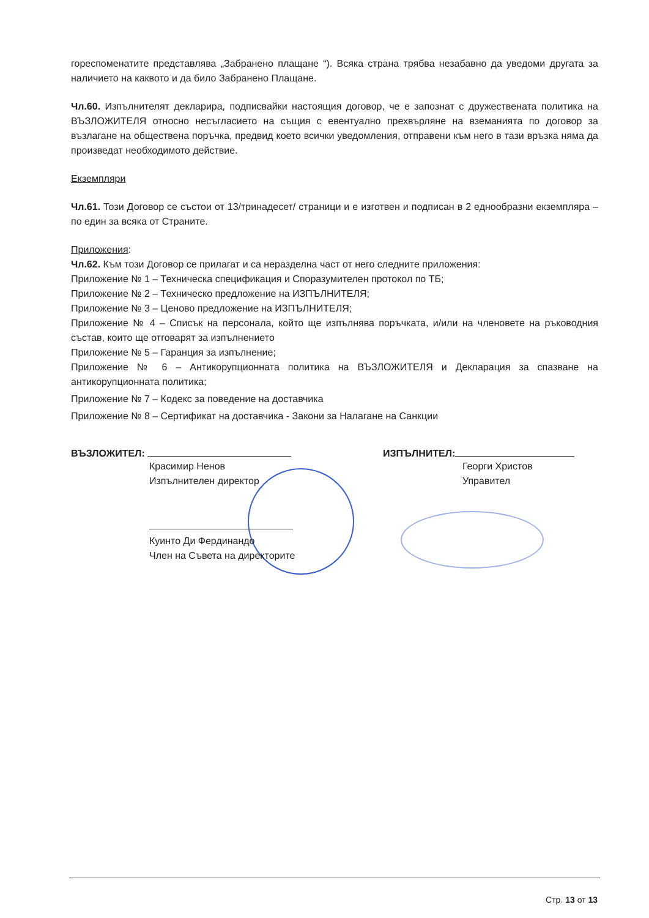гореспоменатите представлява „Забранено плащане “). Всяка страна трябва незабавно да уведоми другата за наличието на каквото и да било Забранено Плащане.
Чл.60. Изпълнителят декларира, подписвайки настоящия договор, че е запознат с дружествената политика на ВЪЗЛОЖИТЕЛЯ относно несъгласието на същия с евентуално прехвърляне на вземанията по договор за възлагане на обществена поръчка, предвид което всички уведомления, отправени към него в тази връзка няма да произведат необходимото действие.
Екземпляри
Чл.61. Този Договор се състои от 13/тринадесет/ страници и е изготвен и подписан в 2 еднообразни екземпляра – по един за всяка от Страните.
Приложения:
Чл.62. Към този Договор се прилагат и са неразделна част от него следните приложения:
Приложение № 1 – Техническа спецификация и Споразумителен протокол по ТБ;
Приложение № 2 – Техническо предложение на ИЗПЪЛНИТЕЛЯ;
Приложение № 3 – Ценово предложение на ИЗПЪЛНИТЕЛЯ;
Приложение № 4 – Списък на персонала, който ще изпълнява поръчката, и/или на членовете на ръководния състав, които ще отговарят за изпълнението
Приложение № 5 – Гаранция за изпълнение;
Приложение № 6 – Антикорупционната политика на ВЪЗЛОЖИТЕЛЯ и Декларация за спазване на антикорупционната политика;
Приложение № 7 – Кодекс за поведение на доставчика
Приложение № 8 – Сертификат на доставчика - Закони за Налагане на Санкции
ВЪЗЛОЖИТЕЛ:
Красимир Ненов
Изпълнителен директор
Куинто Ди Фердинандо
Член на Съвета на директорите
ИЗПЪЛНИТЕЛ:
Георги Христов
Управител
Стр. 13 от 13